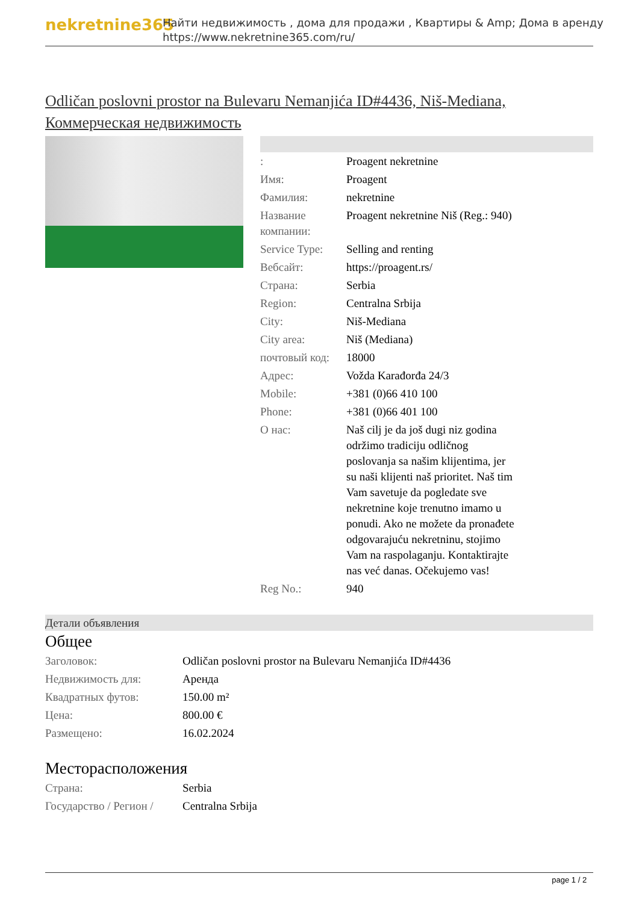nekretnine365
Найти недвижимость , дома для продажи , Квартиры & Amp; Дома в аренду
https://www.nekretnine365.com/ru/
Odličan poslovni prostor na Bulevaru Nemanjića ID#4436, Niš-Mediana, Коммерческая недвижимость
| : | Proagent nekretnine |
| Имя: | Proagent |
| Фамилия: | nekretnine |
| Название компании: | Proagent nekretnine Niš (Reg.: 940) |
| Service Type: | Selling and renting |
| Вебсайт: | https://proagent.rs/ |
| Страна: | Serbia |
| Region: | Centralna Srbija |
| City: | Niš-Mediana |
| City area: | Niš (Mediana) |
| почтовый код: | 18000 |
| Адрес: | Vožda Karađorđa 24/3 |
| Mobile: | +381 (0)66 410 100 |
| Phone: | +381 (0)66 401 100 |
| О нас: | Naš cilj je da još dugi niz godina održimo tradiciju odličnog poslovanja sa našim klijentima, jer su naši klijenti naš prioritet. Naš tim Vam savetuje da pogledate sve nekretnine koje trenutno imamo u ponudi. Ako ne možete da pronađete odgovarajuću nekretninu, stojimo Vam na raspolaganju. Kontaktirajte nas već danas. Očekujemo vas! |
| Reg No.: | 940 |
Детали объявления
Общее
| Заголовок: | Odličan poslovni prostor na Bulevaru Nemanjića ID#4436 |
| Недвижимость для: | Аренда |
| Квадратных футов: | 150.00 m² |
| Цена: | 800.00 € |
| Размещено: | 16.02.2024 |
Месторасположения
| Страна: | Serbia |
| Государство / Регион / | Centralna Srbija |
page 1 / 2